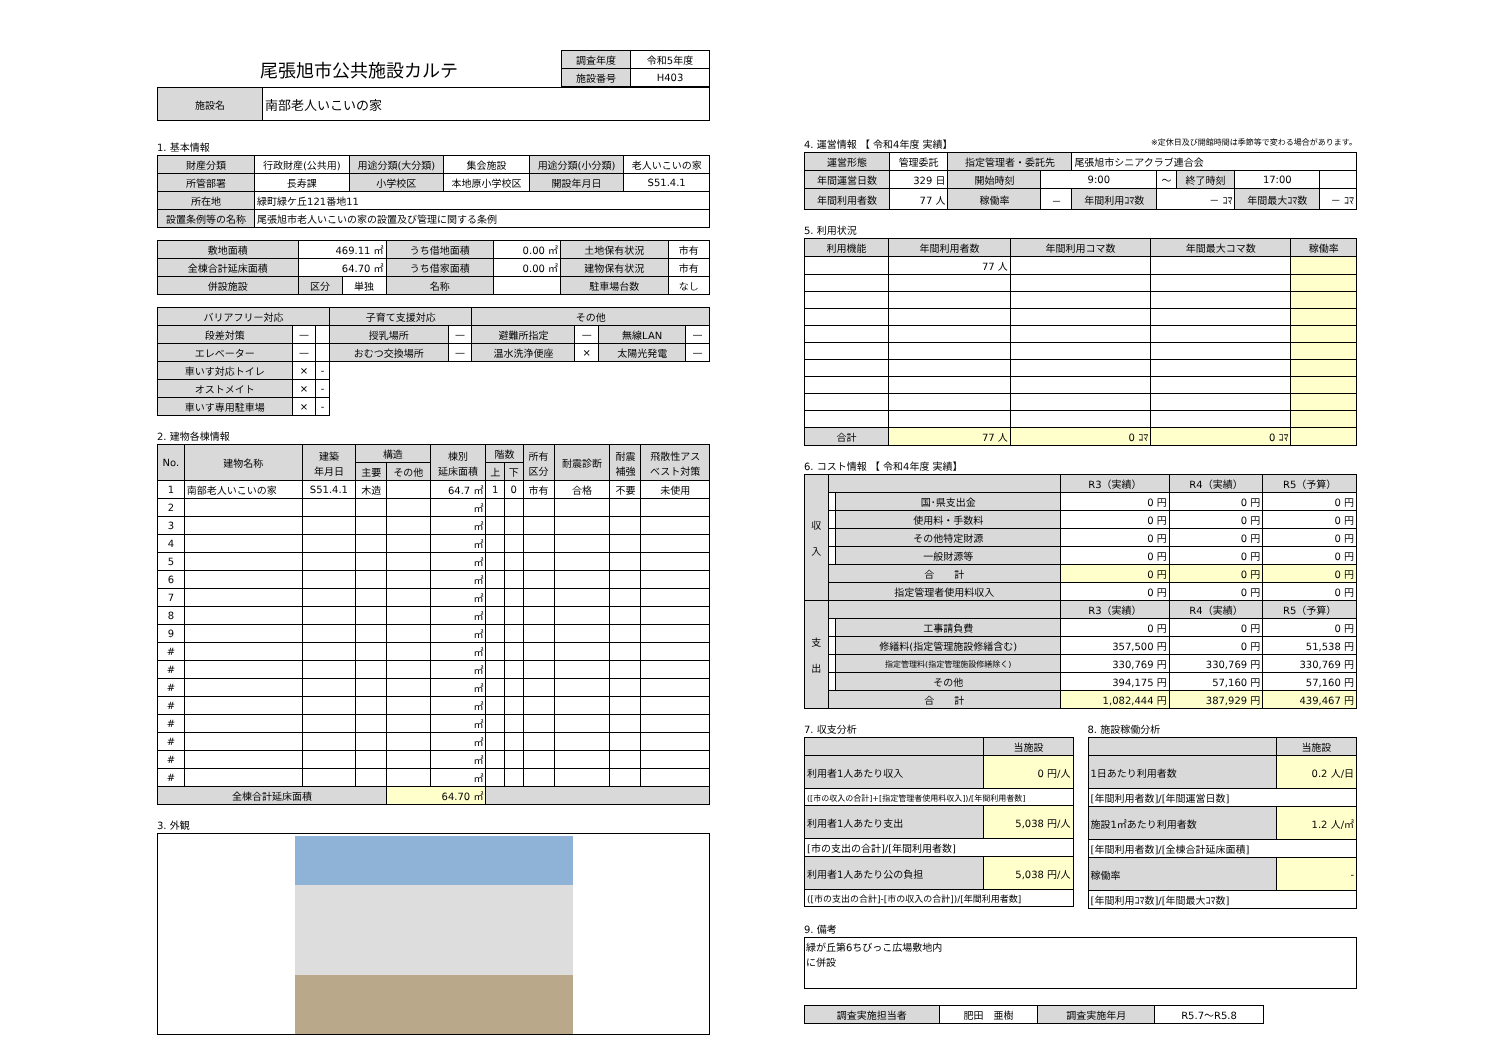| 尾張旭市公共施設カルテ | 調査年度 | 令和5年度 |
| | 施設番号 | H403 |
| 施設名 | 南部老人いこいの家 |
1. 基本情報
| 財産分類 | 行政財産(公共用) | 用途分類(大分類) | 集会施設 | 用途分類(小分類) | 老人いこいの家 |
| 所管部署 | 長寿課 | 小学校区 | 本地原小学校区 | 開設年月日 | S51.4.1 |
| 所在地 | 緑町緑ケ丘121番地11 | | | | |
| 設置条例等の名称 | 尾張旭市老人いこいの家の設置及び管理に関する条例 | | | | |
| 敷地面積 | 469.11 ㎡ | | うち借地面積 | 0.00 ㎡ | 土地保有状況 | 市有 |
| 全棟合計延床面積 | 64.70 ㎡ | | うち借家面積 | 0.00 ㎡ | 建物保有状況 | 市有 |
| 併設施設 | 区分 | 単独 | 名称 | | 駐車場台数 | なし |
| バリアフリー対応 | | | 子育て支援対応 | | その他 | | | |
| --- | --- | --- | --- | --- | --- | --- | --- | --- |
| 段差対策 | — | | 授乳場所 | — | 避難所指定 | — | 無線LAN | — |
| エレベーター | — | | おむつ交換場所 | — | 温水洗浄便座 | × | 太陽光発電 | — |
| 車いす対応トイレ | × | - | | | | | | |
| オストメイト | × | - | | | | | | |
| 車いす専用駐車場 | × | - | | | | | | |
2. 建物各棟情報
| No. | 建物名称 | 建築 年月日 | 構造 | | 棟別 延床面積 | 階数 | | 所有 区分 | 耐震診断 | 耐震 補強 | 飛散性アス ベスト対策 |
| --- | --- | --- | --- | --- | --- | --- | --- | --- | --- | --- | --- |
| | | | 主要 | その他 | | 上 | 下 | | | | |
| 1 | 南部老人いこいの家 | S51.4.1 | 木造 | | 64.7 ㎡ | 1 | 0 | 市有 | 合格 | 不要 | 未使用 |
| 2 | | | | | ㎡ | | | | | | |
| 3 | | | | | ㎡ | | | | | | |
| 4 | | | | | ㎡ | | | | | | |
| 5 | | | | | ㎡ | | | | | | |
| 6 | | | | | ㎡ | | | | | | |
| 7 | | | | | ㎡ | | | | | | |
| 8 | | | | | ㎡ | | | | | | |
| 9 | | | | | ㎡ | | | | | | |
| # | | | | | ㎡ | | | | | | |
| # | | | | | ㎡ | | | | | | |
| # | | | | | ㎡ | | | | | | |
| # | | | | | ㎡ | | | | | | |
| # | | | | | ㎡ | | | | | | |
| # | | | | | ㎡ | | | | | | |
| # | | | | | ㎡ | | | | | | |
| # | | | | | ㎡ | | | | | | |
| 全棟合計延床面積 | | | | 64.70 ㎡ | | | | | | | |
3. 外観
4. 運営情報 【 令和4年度 実績】 ※定休日及び開館時間は季節等で変わる場合があります。
| 運営形態 | 管理委託 | 指定管理者・委託先 | | 尾張旭市シニアクラブ連合会 | | | | |
| 年間運営日数 | 329 日 | 開始時刻 | 9:00 | | ～ | 終了時刻 | 17:00 | |
| 年間利用者数 | 77 人 | 稼働率 | － | 年間利用ｺﾏ数 | － ｺﾏ | | 年間最大ｺﾏ数 | － ｺﾏ |
5. 利用状況
| 利用機能 | 年間利用者数 | 年間利用コマ数 | 年間最大コマ数 | 稼働率 |
| --- | --- | --- | --- | --- |
| | 77 人 | | | |
| 合計 | 77 人 | 0 ｺﾏ | 0 ｺﾏ | |
6. コスト情報 【 令和4年度 実績】
| 収 入 | | | R3（実績） | R4（実績） | R5（予算） |
| --- | --- | --- | --- | --- | --- |
| | | 国･県支出金 | 0 円 | 0 円 | 0 円 |
| | | 使用料・手数料 | 0 円 | 0 円 | 0 円 |
| | | その他特定財源 | 0 円 | 0 円 | 0 円 |
| | | 一般財源等 | 0 円 | 0 円 | 0 円 |
| | 合 計 | | 0 円 | 0 円 | 0 円 |
| | 指定管理者使用料収入 | | 0 円 | 0 円 | 0 円 |
| 支 出 | | | R3（実績） | R4（実績） | R5（予算） |
| | | 工事請負費 | 0 円 | 0 円 | 0 円 |
| | | 修繕料(指定管理施設修繕含む) | 357,500 円 | 0 円 | 51,538 円 |
| | | 指定管理料(指定管理施設修繕除く) | 330,769 円 | 330,769 円 | 330,769 円 |
| | | その他 | 394,175 円 | 57,160 円 | 57,160 円 |
| | 合 計 | | 1,082,444 円 | 387,929 円 | 439,467 円 |
7. 収支分析
| | 当施設 |
| --- | --- |
| 利用者1人あたり収入 | 0 円/人 |
| ([市の収入の合計]+[指定管理者使用料収入])/[年間利用者数] | |
| 利用者1人あたり支出 | 5,038 円/人 |
| [市の支出の合計]/[年間利用者数] | |
| 利用者1人あたり公の負担 | 5,038 円/人 |
| ([市の支出の合計]-[市の収入の合計])/[年間利用者数] | |
8. 施設稼働分析
| | 当施設 |
| --- | --- |
| 1日あたり利用者数 | 0.2 人/日 |
| [年間利用者数]/[年間運営日数] | |
| 施設1㎡あたり利用者数 | 1.2 人/㎡ |
| [年間利用者数]/[全棟合計延床面積] | |
| 稼働率 | - |
| [年間利用ｺﾏ数]/[年間最大ｺﾏ数] | |
9. 備考
緑が丘第6ちびっこ広場敷地内
に併設
| 調査実施担当者 | 肥田 亜樹 | 調査実施年月 | R5.7～R5.8 |